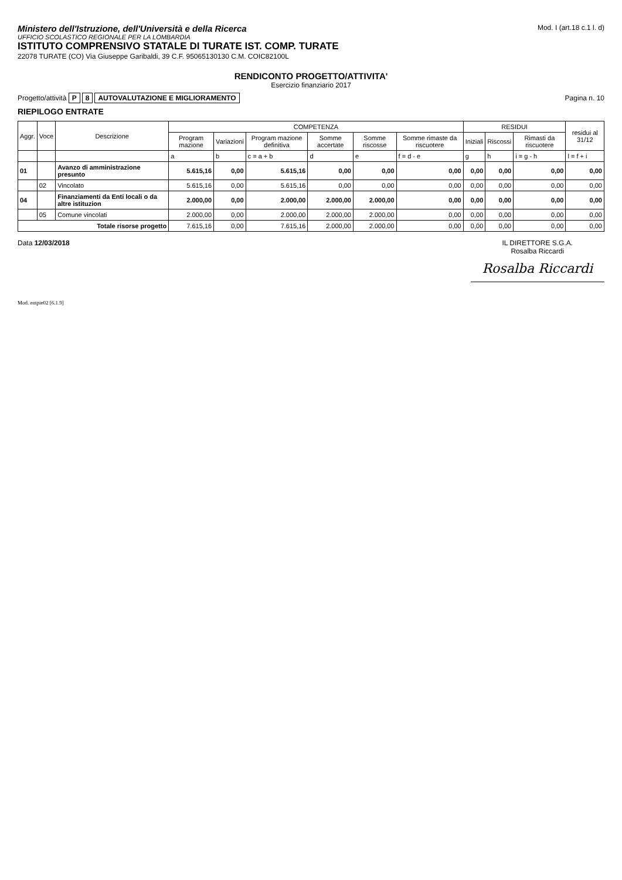Ministero dell'Istruzione, dell'Università e della Ricerca
UFFICIO SCOLASTICO REGIONALE PER LA LOMBARDIA
ISTITUTO COMPRENSIVO STATALE DI TURATE IST. COMP. TURATE
22078 TURATE (CO) Via Giuseppe Garibaldi, 39 C.F. 95065130130 C.M. COIC82100L
Mod. I (art.18 c.1 l. d)
RENDICONTO PROGETTO/ATTIVITA'
Esercizio finanziario 2017
Progetto/attività P 8 AUTOVALUTAZIONE E MIGLIORAMENTO
Pagina n. 10
RIEPILOGO ENTRATE
| Aggr. | Voce | Descrizione | COMPETENZA | | | | | | RESIDUI | | | residui al 31/12 |
| --- | --- | --- | --- | --- | --- | --- | --- | --- | --- | --- | --- | --- |
| | | | Program mazione | Variazioni | Program mazione definitiva | Somme accertate | Somme riscosse | Somme rimaste da riscuotere | Iniziali | Riscossi | Rimasti da riscuotere | |
| | | | a | b | c = a + b | d | e | f = d - e | g | h | i = g - h | l = f + i |
| 01 | | Avanzo di amministrazione presunto | 5.615,16 | 0,00 | 5.615,16 | 0,00 | 0,00 | 0,00 | 0,00 | 0,00 | 0,00 | 0,00 |
| | 02 | Vincolato | 5.615,16 | 0,00 | 5.615,16 | 0,00 | 0,00 | 0,00 | 0,00 | 0,00 | 0,00 | 0,00 |
| 04 | | Finanziamenti da Enti locali o da altre istituzion | 2.000,00 | 0,00 | 2.000,00 | 2.000,00 | 2.000,00 | 0,00 | 0,00 | 0,00 | 0,00 | 0,00 |
| | 05 | Comune vincolati | 2.000,00 | 0,00 | 2.000,00 | 2.000,00 | 2.000,00 | 0,00 | 0,00 | 0,00 | 0,00 | 0,00 |
| Totale risorse progetto | | | 7.615,16 | 0,00 | 7.615,16 | 2.000,00 | 2.000,00 | 0,00 | 0,00 | 0,00 | 0,00 | 0,00 |
Data 12/03/2018 IL DIRETTORE S.G.A.
Rosalba Riccardi
Rosalba Riccardi
Mod. entpie02 [6.1.9]